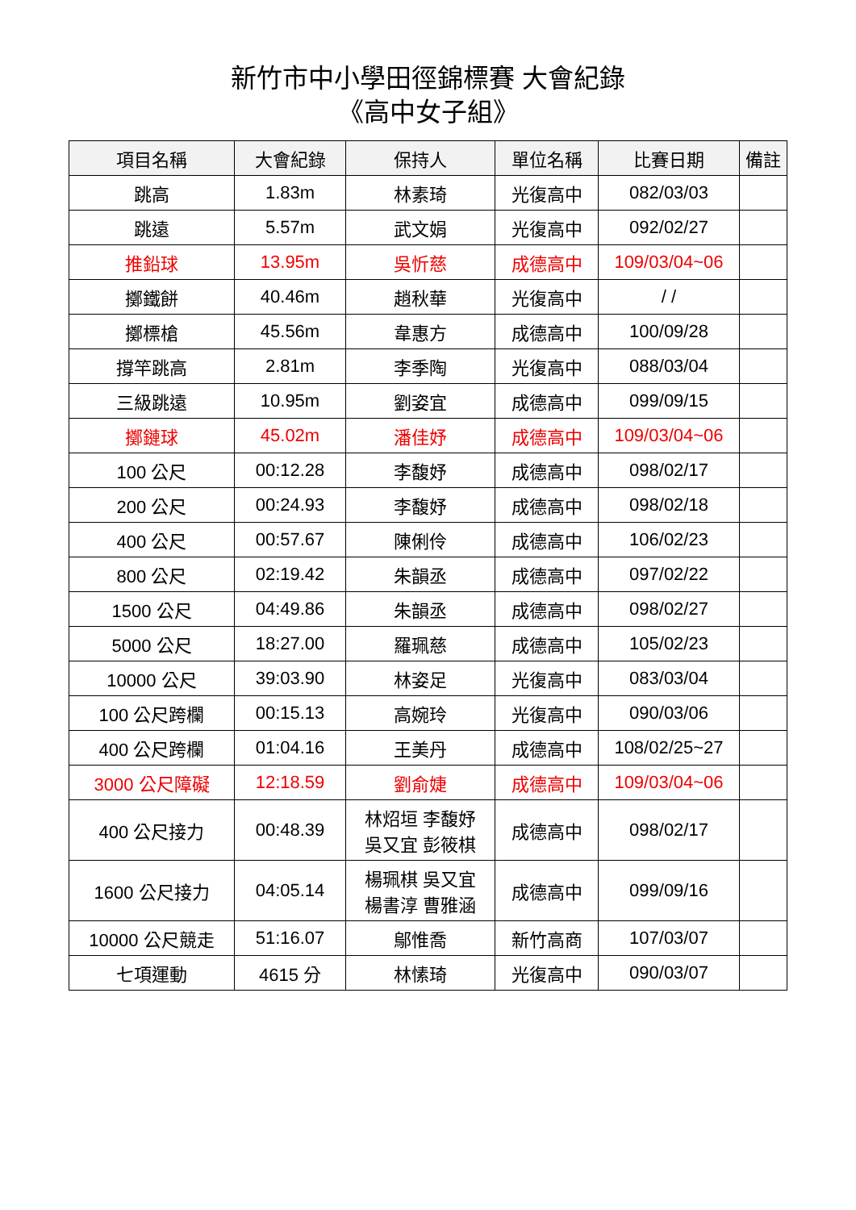新竹市中小學田徑錦標賽 大會紀錄
《高中女子組》
| 項目名稱 | 大會紀錄 | 保持人 | 單位名稱 | 比賽日期 | 備註 |
| --- | --- | --- | --- | --- | --- |
| 跳高 | 1.83m | 林素琦 | 光復高中 | 082/03/03 | |
| 跳遠 | 5.57m | 武文娟 | 光復高中 | 092/02/27 | |
| 推鉛球 | 13.95m | 吳忻慈 | 成德高中 | 109/03/04~06 | |
| 擲鐵餅 | 40.46m | 趙秋華 | 光復高中 | / / | |
| 擲標槍 | 45.56m | 韋惠方 | 成德高中 | 100/09/28 | |
| 撐竿跳高 | 2.81m | 李季陶 | 光復高中 | 088/03/04 | |
| 三級跳遠 | 10.95m | 劉姿宜 | 成德高中 | 099/09/15 | |
| 擲鏈球 | 45.02m | 潘佳妤 | 成德高中 | 109/03/04~06 | |
| 100 公尺 | 00:12.28 | 李馥妤 | 成德高中 | 098/02/17 | |
| 200 公尺 | 00:24.93 | 李馥妤 | 成德高中 | 098/02/18 | |
| 400 公尺 | 00:57.67 | 陳俐伶 | 成德高中 | 106/02/23 | |
| 800 公尺 | 02:19.42 | 朱韻丞 | 成德高中 | 097/02/22 | |
| 1500 公尺 | 04:49.86 | 朱韻丞 | 成德高中 | 098/02/27 | |
| 5000 公尺 | 18:27.00 | 羅珮慈 | 成德高中 | 105/02/23 | |
| 10000 公尺 | 39:03.90 | 林姿足 | 光復高中 | 083/03/04 | |
| 100 公尺跨欄 | 00:15.13 | 高婉玲 | 光復高中 | 090/03/06 | |
| 400 公尺跨欄 | 01:04.16 | 王美丹 | 成德高中 | 108/02/25~27 | |
| 3000 公尺障礙 | 12:18.59 | 劉俞婕 | 成德高中 | 109/03/04~06 | |
| 400 公尺接力 | 00:48.39 | 林炤垣 李馥妤 吳又宜 彭筱棋 | 成德高中 | 098/02/17 | |
| 1600 公尺接力 | 04:05.14 | 楊珮棋 吳又宜 楊書淳 曹雅涵 | 成德高中 | 099/09/16 | |
| 10000 公尺競走 | 51:16.07 | 鄔惟喬 | 新竹高商 | 107/03/07 | |
| 七項運動 | 4615 分 | 林愫琦 | 光復高中 | 090/03/07 | |